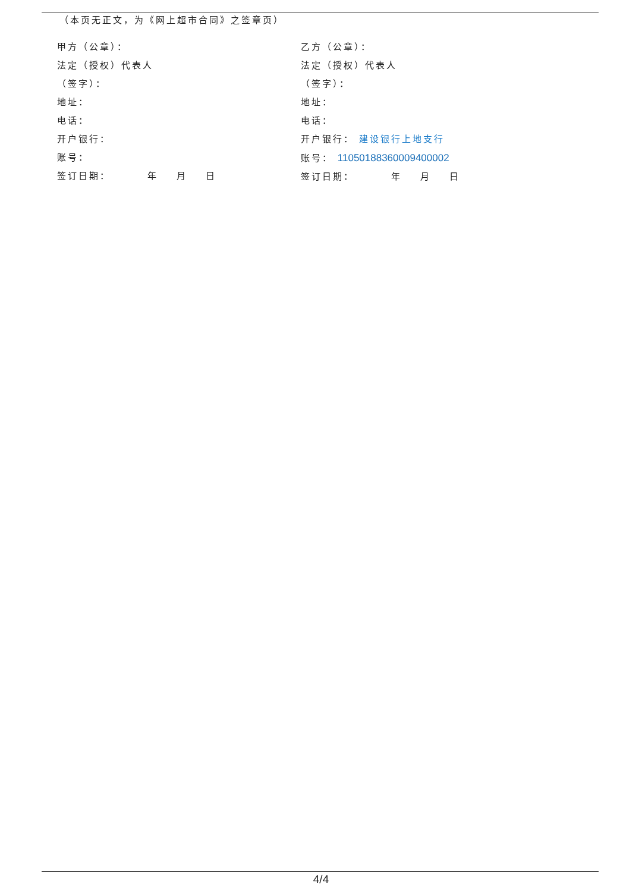（本页无正文，为《网上超市合同》之签章页）
甲方（公章）：
法定（授权）代表人
（签字）：
地址：
电话：
开户银行：
账号：
签订日期： 年 月 日
乙方（公章）：
法定（授权）代表人
（签字）：
地址：
电话：
开户银行： 建设银行上地支行
账号： 11050188360009400002
签订日期： 年 月 日
4/4